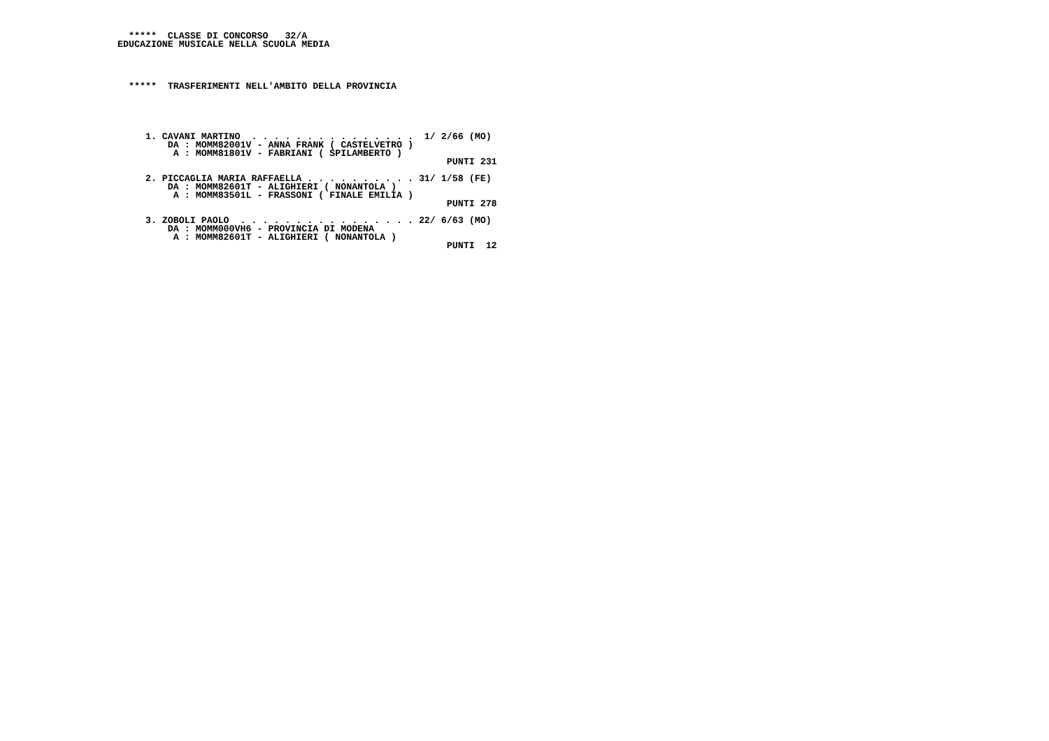*****  CLASSE DI CONCORSO   32/A
EDUCAZIONE MUSICALE NELLA SCUOLA MEDIA




  *****  TRASFERIMENTI NELL'AMBITO DELLA PROVINCIA





     1. CAVANI MARTINO  . . . . . . . . . . . . . . .  1/ 2/66 (MO)
         DA : MOMM82001V - ANNA FRANK ( CASTELVETRO )
          A : MOMM81801V - FABRIANI ( SPILAMBERTO )
                                                           PUNTI 231

     2. PICCAGLIA MARIA RAFFAELLA . . . . . . . . . . 31/ 1/58 (FE)
         DA : MOMM82601T - ALIGHIERI ( NONANTOLA )
          A : MOMM83501L - FRASSONI ( FINALE EMILIA )
                                                           PUNTI 278

     3. ZOBOLI PAOLO  . . . . . . . . . . . . . . . . 22/ 6/63 (MO)
         DA : MOMM000VH6 - PROVINCIA DI MODENA
          A : MOMM82601T - ALIGHIERI ( NONANTOLA )
                                                           PUNTI  12